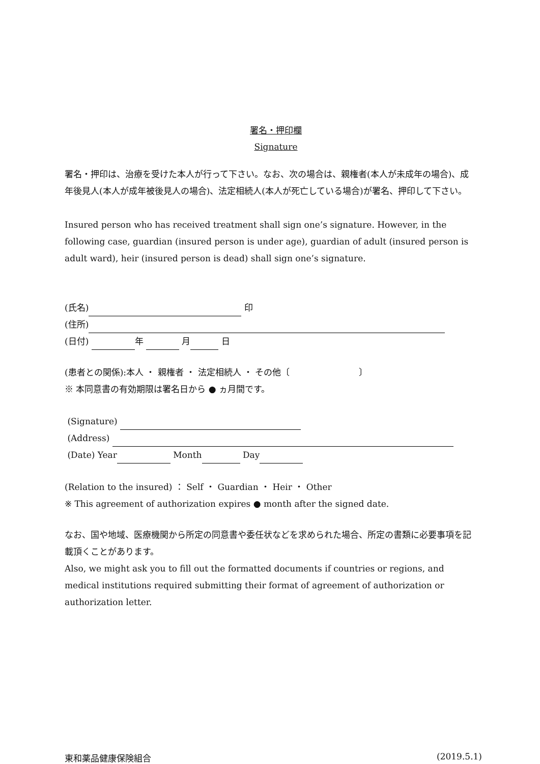署名・押印欄
Signature
署名・押印は、治療を受けた本人が行って下さい。なお、次の場合は、親権者(本人が未成年の場合)、成年後見人(本人が成年被後見人の場合)、法定相続人(本人が死亡している場合)が署名、押印して下さい。
Insured person who has received treatment shall sign one’s signature. However, in the following case, guardian (insured person is under age), guardian of adult (insured person is adult ward), heir (insured person is dead) shall sign one’s signature.
(氏名) 印
(住所)
(日付) 年 月 日
(患者との関係):本人 ・ 親権者 ・ 法定相続人 ・ その他〔　　　　　　　　〕
※ 本同意書の有効期限は署名日から ● ヵ月間です。
(Signature)
(Address)
(Date) Year Month Day
(Relation to the insured) ： Self ・ Guardian ・ Heir ・ Other
※ This agreement of authorization expires ● month after the signed date.
なお、国や地域、医療機関から所定の同意書や委任状などを求められた場合、所定の書類に必要事項を記載頂くことがあります。
Also, we might ask you to fill out the formatted documents if countries or regions, and medical institutions required submitting their format of agreement of authorization or authorization letter.
東和薬品健康保険組合 (2019.5.1)